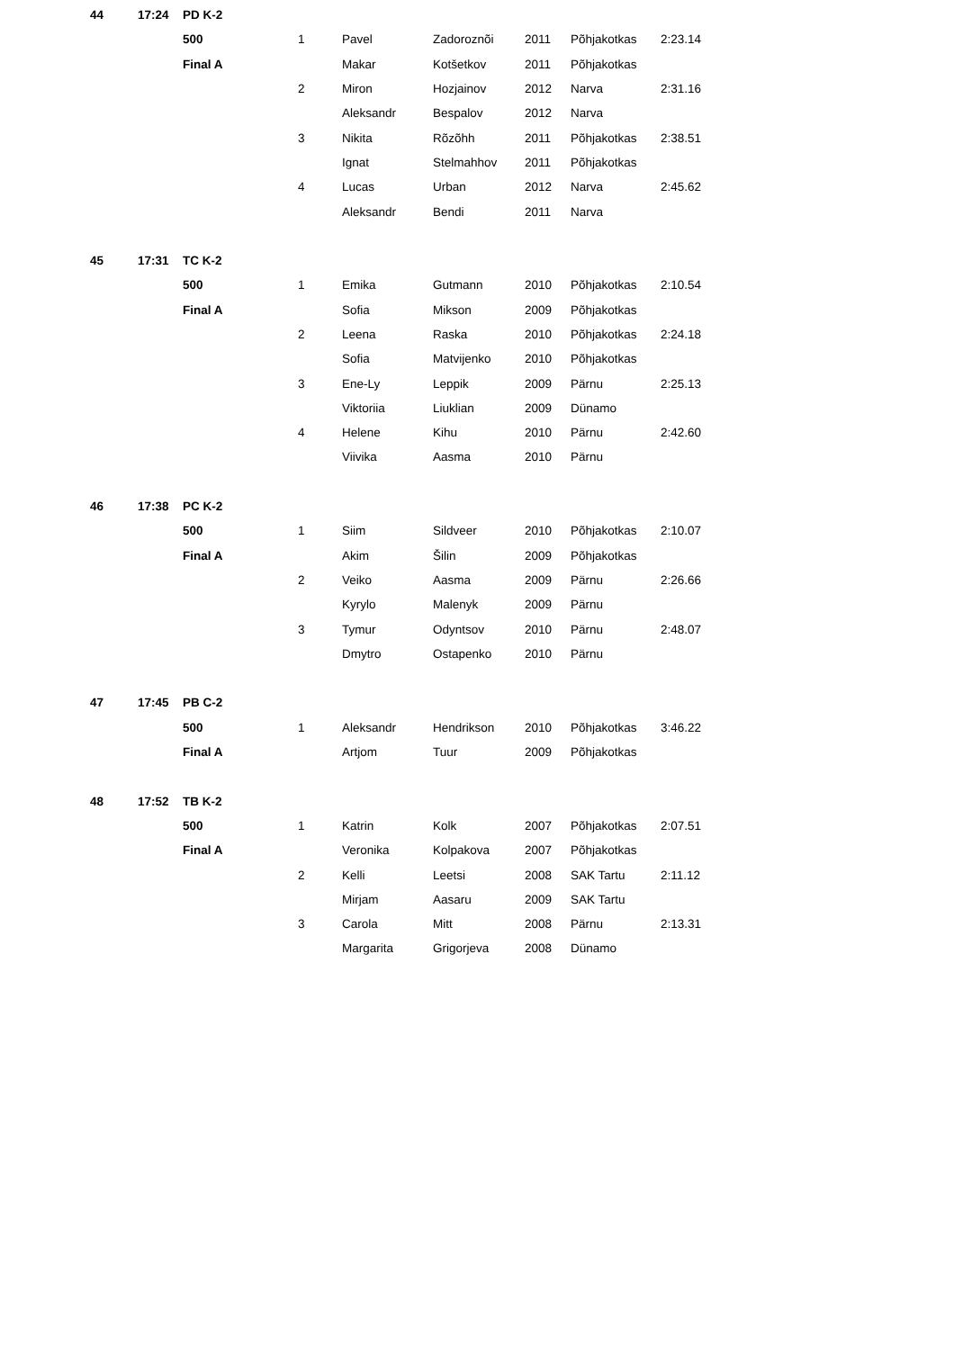| 44 | 17:24 | PD K-2 | | | | | | |
| | | 500 | 1 | Pavel | Zadoroznõi | 2011 | Põhjakotkas | 2:23.14 |
| | | Final A | | Makar | Kotšetkov | 2011 | Põhjakotkas | |
| | | | 2 | Miron | Hozjainov | 2012 | Narva | 2:31.16 |
| | | | | Aleksandr | Bespalov | 2012 | Narva | |
| | | | 3 | Nikita | Rõzõhh | 2011 | Põhjakotkas | 2:38.51 |
| | | | | Ignat | Stelmahhov | 2011 | Põhjakotkas | |
| | | | 4 | Lucas | Urban | 2012 | Narva | 2:45.62 |
| | | | | Aleksandr | Bendi | 2011 | Narva | |
| 45 | 17:31 | TC K-2 | | | | | | |
| | | 500 | 1 | Emika | Gutmann | 2010 | Põhjakotkas | 2:10.54 |
| | | Final A | | Sofia | Mikson | 2009 | Põhjakotkas | |
| | | | 2 | Leena | Raska | 2010 | Põhjakotkas | 2:24.18 |
| | | | | Sofia | Matvijenko | 2010 | Põhjakotkas | |
| | | | 3 | Ene-Ly | Leppik | 2009 | Pärnu | 2:25.13 |
| | | | | Viktoriia | Liuklian | 2009 | Dünamo | |
| | | | 4 | Helene | Kihu | 2010 | Pärnu | 2:42.60 |
| | | | | Viivika | Aasma | 2010 | Pärnu | |
| 46 | 17:38 | PC K-2 | | | | | | |
| | | 500 | 1 | Siim | Sildveer | 2010 | Põhjakotkas | 2:10.07 |
| | | Final A | | Akim | Šilin | 2009 | Põhjakotkas | |
| | | | 2 | Veiko | Aasma | 2009 | Pärnu | 2:26.66 |
| | | | | Kyrylo | Malenyk | 2009 | Pärnu | |
| | | | 3 | Tymur | Odyntsov | 2010 | Pärnu | 2:48.07 |
| | | | | Dmytro | Ostapenko | 2010 | Pärnu | |
| 47 | 17:45 | PB C-2 | | | | | | |
| | | 500 | 1 | Aleksandr | Hendrikson | 2010 | Põhjakotkas | 3:46.22 |
| | | Final A | | Artjom | Tuur | 2009 | Põhjakotkas | |
| 48 | 17:52 | TB K-2 | | | | | | |
| | | 500 | 1 | Katrin | Kolk | 2007 | Põhjakotkas | 2:07.51 |
| | | Final A | | Veronika | Kolpakova | 2007 | Põhjakotkas | |
| | | | 2 | Kelli | Leetsi | 2008 | SAK Tartu | 2:11.12 |
| | | | | Mirjam | Aasaru | 2009 | SAK Tartu | |
| | | | 3 | Carola | Mitt | 2008 | Pärnu | 2:13.31 |
| | | | | Margarita | Grigorjeva | 2008 | Dünamo | |